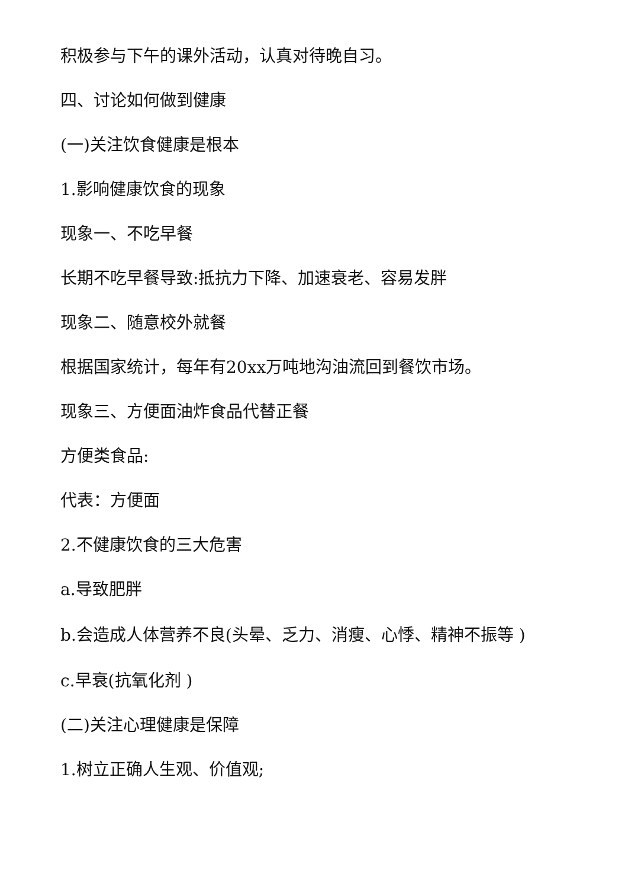积极参与下午的课外活动，认真对待晚自习。
四、讨论如何做到健康
(一)关注饮食健康是根本
1.影响健康饮食的现象
现象一、不吃早餐
长期不吃早餐导致:抵抗力下降、加速衰老、容易发胖
现象二、随意校外就餐
根据国家统计，每年有20xx万吨地沟油流回到餐饮市场。
现象三、方便面油炸食品代替正餐
方便类食品:
代表：方便面
2.不健康饮食的三大危害
a.导致肥胖
b.会造成人体营养不良(头晕、乏力、消瘦、心悸、精神不振等 )
c.早衰(抗氧化剂 )
(二)关注心理健康是保障
1.树立正确人生观、价值观;